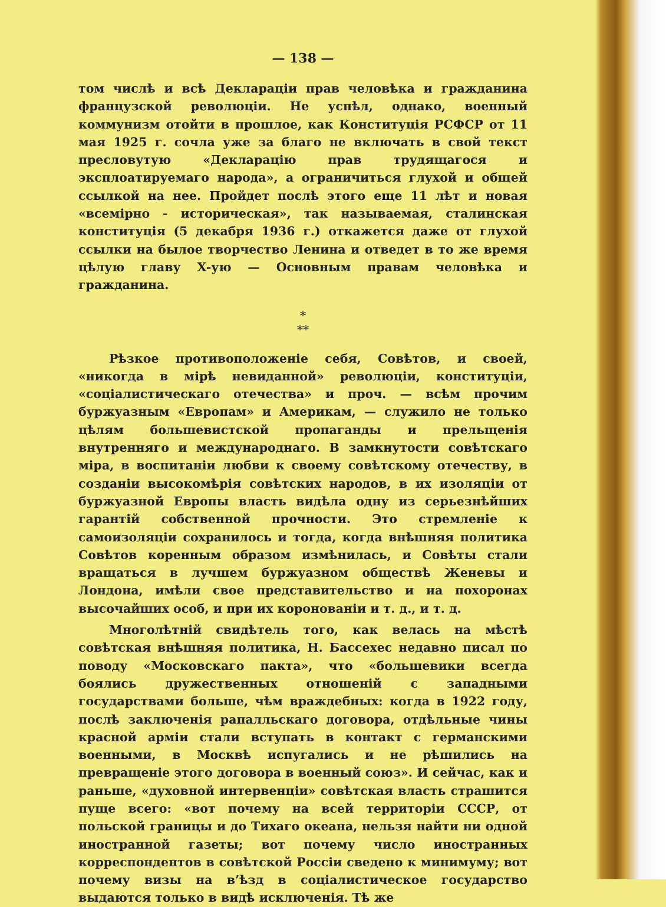— 138 —
том числѣ и всѣ Деклараціи прав человѣка и гражданина французской революціи. Не успѣл, однако, военный коммунизм отойти в прошлое, как Конституція РСФСР от 11 мая 1925 г. сочла уже за благо не включать в свой текст пресловутую «Декларацію прав трудящагося и эксплоатируемаго народа», а ограничиться глухой и общей ссылкой на нее. Пройдет послѣ этого еще 11 лѣт и новая «всемірно - историческая», так называемая, сталинская конституція (5 декабря 1936 г.) откажется даже от глухой ссылки на былое творчество Ленина и отведет в то же время цѣлую главу X-ую — Основным правам человѣка и гражданина.
*
**
Рѣзкое противоположеніе себя, Совѣтов, и своей, «никогда в мірѣ невиданной» революціи, конституціи, «соціалистическаго отечества» и проч. — всѣм прочим буржуазным «Европам» и Америкам, — служило не только цѣлям большевистской пропаганды и прельщенія внутренняго и международнаго. В замкнутости совѣтскаго міра, в воспитаніи любви к своему совѣтскому отечеству, в созданіи высокомѣрія совѣтских народов, в их изоляціи от буржуазной Европы власть видѣла одну из серьезнѣйших гарантій собственной прочности. Это стремленіе к самоизоляціи сохранилось и тогда, когда внѣшняя политика Совѣтов коренным образом измѣнилась, и Совѣты стали вращаться в лучшем буржуазном обществѣ Женевы и Лондона, имѣли свое представительство и на похоронах высочайших особ, и при их коронованіи и т. д., и т. д.
Многолѣтній свидѣтель того, как велась на мѣстѣ совѣтская внѣшняя политика, Н. Бассехес недавно писал по поводу «Московскаго пакта», что «большевики всегда боялись дружественных отношеній с западными государствами больше, чѣм враждебных: когда в 1922 году, послѣ заключенія рапалльскаго договора, отдѣльные чины красной арміи стали вступать в контакт с германскими военными, в Москвѣ испугались и не рѣшились на превращеніе этого договора в военный союз». И сейчас, как и раньше, «духовной интервенціи» совѣтская власть страшится пуще всего: «вот почему на всей территоріи СССР, от польской границы и до Тихаго океана, нельзя найти ни одной иностранной газеты; вот почему число иностранных корреспондентов в совѣтской Россіи сведено к минимуму; вот почему визы на в’ѣзд в соціалистическое государство выдаются только в видѣ исключенія. Тѣ же